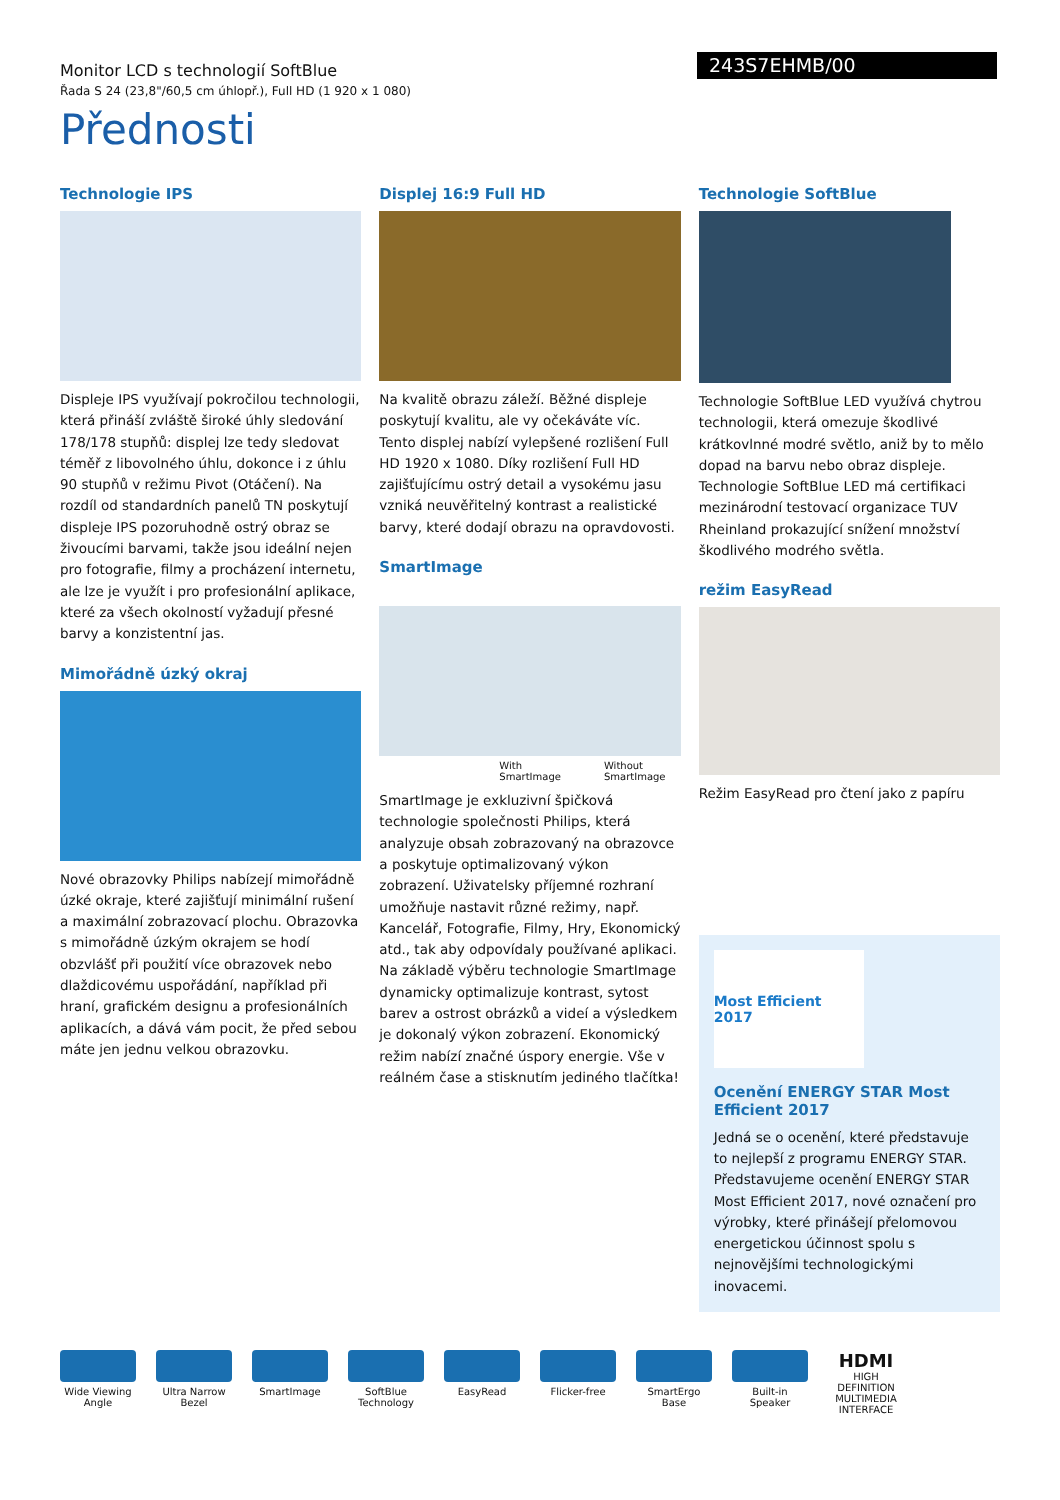Monitor LCD s technologií SoftBlue
Řada S 24 (23,8"/60,5 cm úhlopř.), Full HD (1 920 x 1 080)
243S7EHMB/00
Přednosti
Technologie IPS
Displeje IPS využívají pokročilou technologii, která přináší zvláště široké úhly sledování 178/178 stupňů: displej lze tedy sledovat téměř z libovolného úhlu, dokonce i z úhlu 90 stupňů v režimu Pivot (Otáčení). Na rozdíl od standardních panelů TN poskytují displeje IPS pozoruhodně ostrý obraz se živoucími barvami, takže jsou ideální nejen pro fotografie, filmy a procházení internetu, ale lze je využít i pro profesionální aplikace, které za všech okolností vyžadují přesné barvy a konzistentní jas.
Mimořádně úzký okraj
Nové obrazovky Philips nabízejí mimořádně úzké okraje, které zajišťují minimální rušení a maximální zobrazovací plochu. Obrazovka s mimořádně úzkým okrajem se hodí obzvlášť při použití více obrazovek nebo dlaždicovému uspořádání, například při hraní, grafickém designu a profesionálních aplikacích, a dává vám pocit, že před sebou máte jen jednu velkou obrazovku.
Displej 16:9 Full HD
Na kvalitě obrazu záleží. Běžné displeje poskytují kvalitu, ale vy očekáváte víc. Tento displej nabízí vylepšené rozlišení Full HD 1920 x 1080. Díky rozlišení Full HD zajišťujícímu ostrý detail a vysokému jasu vzniká neuvěřitelný kontrast a realistické barvy, které dodají obrazu na opravdovosti.
SmartImage
With SmartImage Without SmartImage
SmartImage je exkluzivní špičková technologie společnosti Philips, která analyzuje obsah zobrazovaný na obrazovce a poskytuje optimalizovaný výkon zobrazení. Uživatelsky příjemné rozhraní umožňuje nastavit různé režimy, např. Kancelář, Fotografie, Filmy, Hry, Ekonomický atd., tak aby odpovídaly používané aplikaci. Na základě výběru technologie SmartImage dynamicky optimalizuje kontrast, sytost barev a ostrost obrázků a videí a výsledkem je dokonalý výkon zobrazení. Ekonomický režim nabízí značné úspory energie. Vše v reálném čase a stisknutím jediného tlačítka!
Technologie SoftBlue
Technologie SoftBlue LED využívá chytrou technologii, která omezuje škodlivé krátkovlnné modré světlo, aniž by to mělo dopad na barvu nebo obraz displeje. Technologie SoftBlue LED má certifikaci mezinárodní testovací organizace TUV Rheinland prokazující snížení množství škodlivého modrého světla.
režim EasyRead
Režim EasyRead pro čtení jako z papíru
Most Efficient 2017
Ocenění ENERGY STAR Most Efficient 2017
Jedná se o ocenění, které představuje to nejlepší z programu ENERGY STAR. Představujeme ocenění ENERGY STAR Most Efficient 2017, nové označení pro výrobky, které přinášejí přelomovou energetickou účinnost spolu s nejnovějšími technologickými inovacemi.
Wide Viewing Angle
Ultra Narrow Bezel
SmartImage SoftBlue Technology
EasyRead Flicker-free SmartErgo Base
Built-in Speaker
HDMI
HIGH DEFINITION MULTIMEDIA INTERFACE